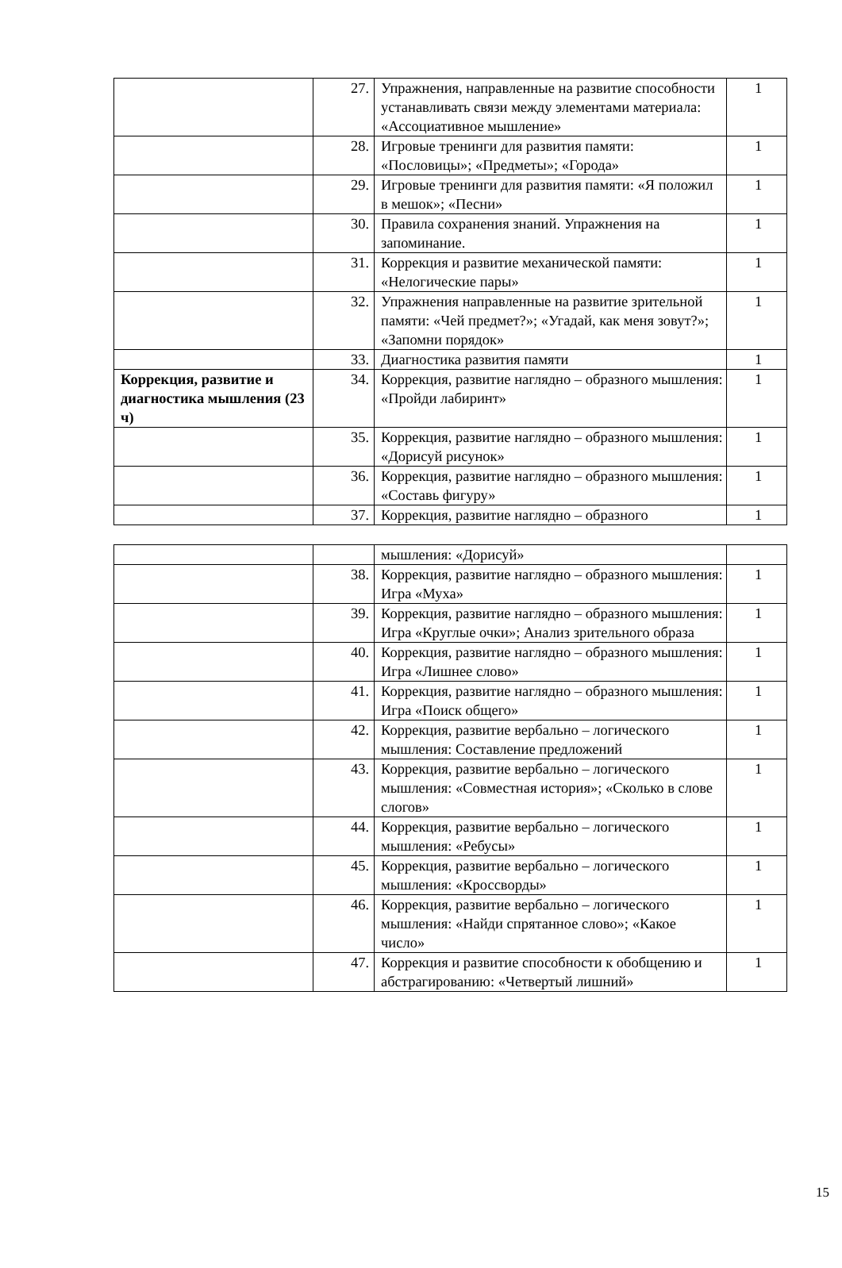| | 27. | Упражнения, направленные на развитие способности устанавливать связи между элементами материала: «Ассоциативное мышление» | 1 |
| | 28. | Игровые тренинги для развития памяти: «Пословицы»; «Предметы»; «Города» | 1 |
| | 29. | Игровые тренинги для развития памяти: «Я положил в мешок»; «Песни» | 1 |
| | 30. | Правила сохранения знаний. Упражнения на запоминание. | 1 |
| | 31. | Коррекция и развитие механической памяти: «Нелогические пары» | 1 |
| | 32. | Упражнения направленные на развитие зрительной памяти: «Чей предмет?»; «Угадай, как меня зовут?»; «Запомни порядок» | 1 |
| | 33. | Диагностика развития памяти | 1 |
| Коррекция, развитие и диагностика мышления (23 ч) | 34. | Коррекция, развитие наглядно – образного мышления: «Пройди лабиринт» | 1 |
| | 35. | Коррекция, развитие наглядно – образного мышления: «Дорисуй рисунок» | 1 |
| | 36. | Коррекция, развитие наглядно – образного мышления: «Составь фигуру» | 1 |
| | 37. | Коррекция, развитие наглядно – образного | 1 |
| | | мышления: «Дорисуй» | |
| | 38. | Коррекция, развитие наглядно – образного мышления: Игра «Муха» | 1 |
| | 39. | Коррекция, развитие наглядно – образного мышления: Игра «Круглые очки»; Анализ зрительного образа | 1 |
| | 40. | Коррекция, развитие наглядно – образного мышления: Игра «Лишнее слово» | 1 |
| | 41. | Коррекция, развитие наглядно – образного мышления: Игра «Поиск общего» | 1 |
| | 42. | Коррекция, развитие вербально – логического мышления: Составление предложений | 1 |
| | 43. | Коррекция, развитие вербально – логического мышления: «Совместная история»; «Сколько в слове слогов» | 1 |
| | 44. | Коррекция, развитие вербально – логического мышления: «Ребусы» | 1 |
| | 45. | Коррекция, развитие вербально – логического мышления: «Кроссворды» | 1 |
| | 46. | Коррекция, развитие вербально – логического мышления: «Найди спрятанное слово»; «Какое число» | 1 |
| | 47. | Коррекция и развитие способности к обобщению и абстрагированию: «Четвертый лишний» | 1 |
15